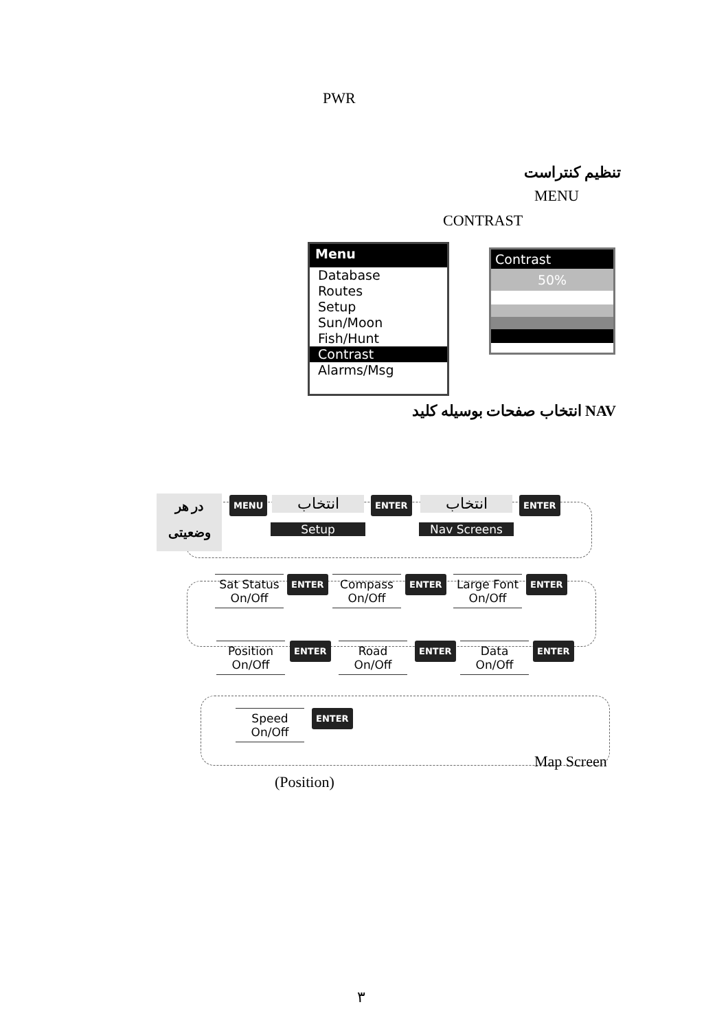PWR
تنظیم کنتراست
MENU
CONTRAST
Menu
Database
Routes
Setup
Sun/Moon
Fish/Hunt
Contrast
Alarms/Msg
Contrast
50%
انتخاب صفحات بوسیله کلید NAV
در هر وضعیتی
MENU انتخاب
Setup
ENTER انتخاب
Nav Screens
ENTER
Sat Status
On/Off
ENTER
Compass
On/Off
ENTER
Large Font
On/Off
ENTER
Position
On/Off
ENTER
Road
On/Off
ENTER
Data
On/Off
ENTER
Speed
On/Off
ENTER
Map Screen
(Position)
۳